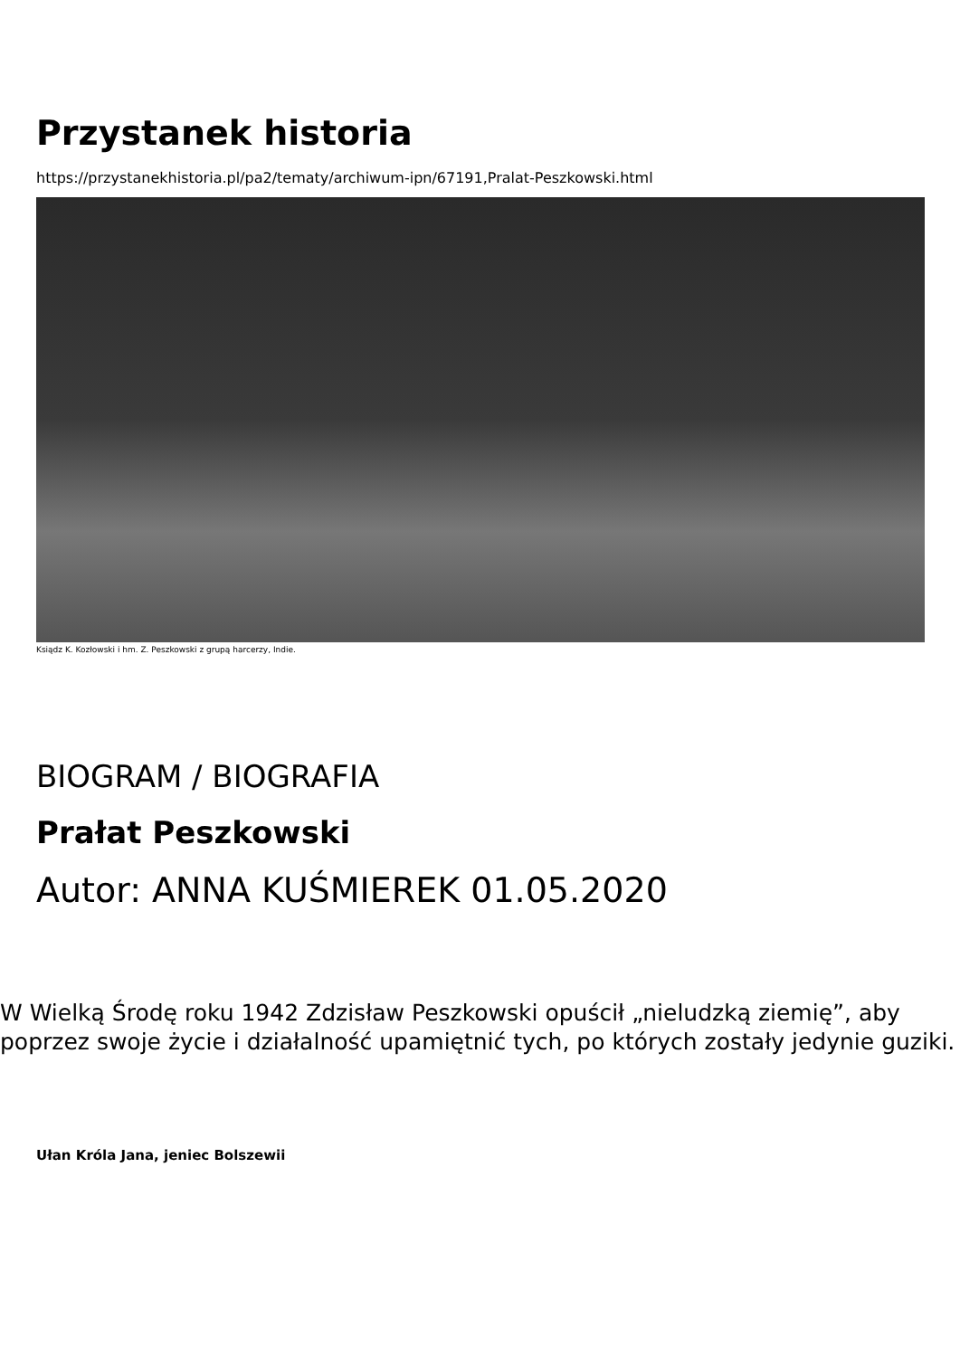Przystanek historia
https://przystanekhistoria.pl/pa2/tematy/archiwum-ipn/67191,Pralat-Peszkowski.html
Ksiądz K. Kozłowski i hm. Z. Peszkowski z grupą harcerzy, Indie.
BIOGRAM / BIOGRAFIA
Prałat Peszkowski
Autor: ANNA KUŚMIEREK 01.05.2020
W Wielką Środę roku 1942 Zdzisław Peszkowski opuścił „nieludzką ziemię”, aby poprzez swoje życie i działalność upamiętnić tych, po których zostały jedynie guziki.
Ułan Króla Jana, jeniec Bolszewii